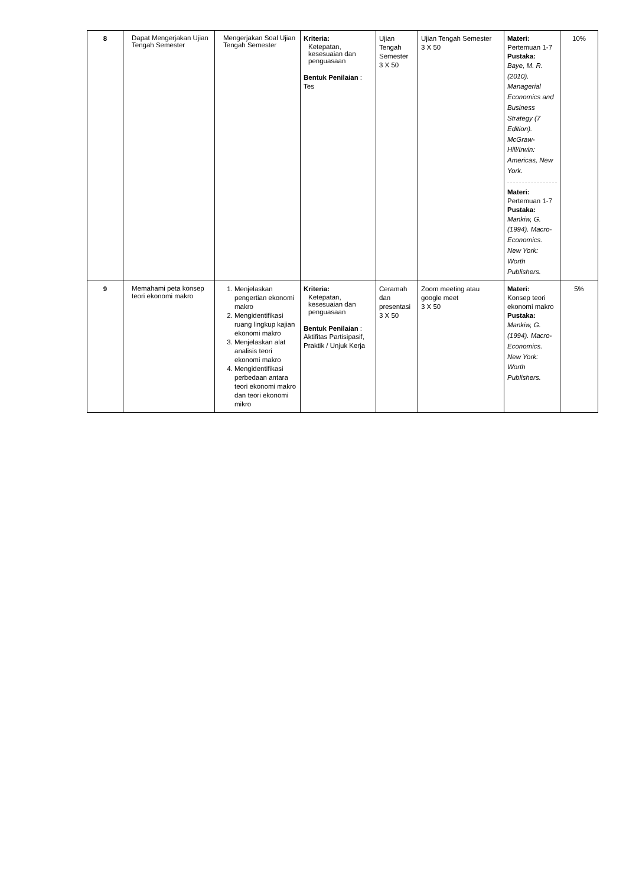| 8 | Dapat Mengerjakan Ujian Tengah Semester | Mengerjakan Soal Ujian Tengah Semester | Kriteria: Ketepatan, kesesuaian dan penguasaan Bentuk Penilaian : Tes | Ujian Tengah Semester 3 X 50 | Ujian Tengah Semester 3 X 50 | Materi: Pertemuan 1-7 Pustaka: Baye, M. R. (2010). Managerial Economics and Business Strategy (7 Edition). McGraw-Hill/Irwin: Americas, New York. Materi: Pertemuan 1-7 Pustaka: Mankiw, G. (1994). Macro-Economics. New York: Worth Publishers. | 10% |
| 9 | Memahami peta konsep teori ekonomi makro | 1. Menjelaskan pengertian ekonomi makro 2. Mengidentifikasi ruang lingkup kajian ekonomi makro 3. Menjelaskan alat analisis teori ekonomi makro 4. Mengidentifikasi perbedaan antara teori ekonomi makro dan teori ekonomi mikro | Kriteria: Ketepatan, kesesuaian dan penguasaan Bentuk Penilaian : Aktifitas Partisipasif, Praktik / Unjuk Kerja | Ceramah dan presentasi 3 X 50 | Zoom meeting atau google meet 3 X 50 | Materi: Konsep teori ekonomi makro Pustaka: Mankiw, G. (1994). Macro-Economics. New York: Worth Publishers. | 5% |